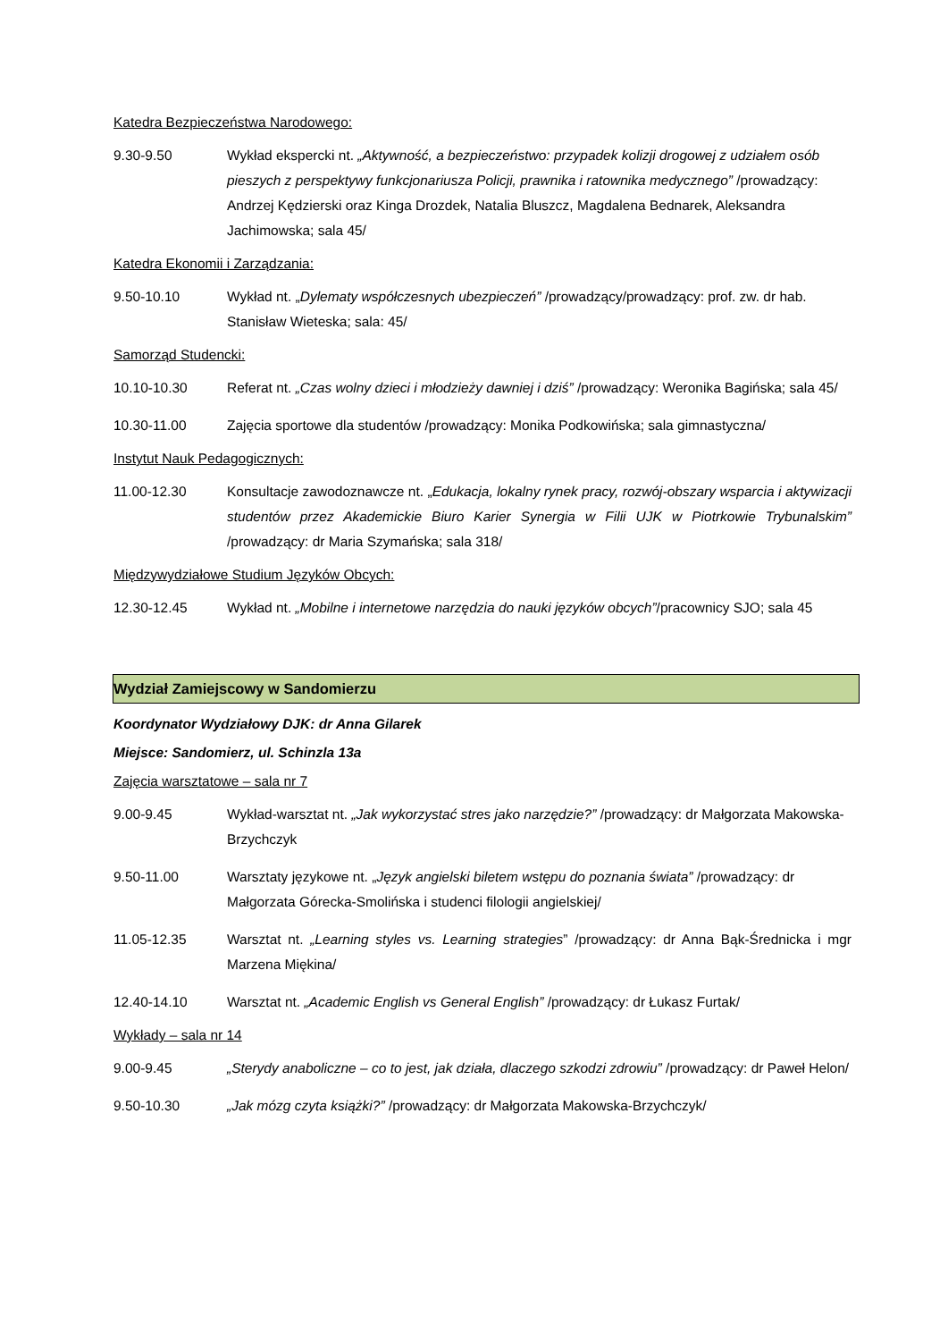Katedra Bezpieczeństwa Narodowego:
9.30-9.50 Wykład ekspercki nt. „Aktywność, a bezpieczeństwo: przypadek kolizji drogowej z udziałem osób pieszych z perspektywy funkcjonariusza Policji, prawnika i ratownika medycznego” /prowadzący: Andrzej Kędzierski oraz Kinga Drozdek, Natalia Bluszcz, Magdalena Bednarek, Aleksandra Jachimowska; sala 45/
Katedra Ekonomii i Zarządzania:
9.50-10.10 Wykład nt. „Dylematy współczesnych ubezpieczeń” /prowadzący/prowadzący: prof. zw. dr hab. Stanisław Wieteska; sala: 45/
Samorząd Studencki:
10.10-10.30 Referat nt. „Czas wolny dzieci i młodzieży dawniej i dziś” /prowadzący: Weronika Bagińska; sala 45/
10.30-11.00 Zajęcia sportowe dla studentów /prowadzący: Monika Podkowińska; sala gimnastyczna/
Instytut Nauk Pedagogicznych:
11.00-12.30 Konsultacje zawodoznawcze nt. „Edukacja, lokalny rynek pracy, rozwój-obszary wsparcia i aktywizacji studentów przez Akademickie Biuro Karier Synergia w Filii UJK w Piotrkowie Trybunalskim” /prowadzący: dr Maria Szymańska; sala 318/
Międzywydziałowe Studium Języków Obcych:
12.30-12.45 Wykład nt. „Mobilne i internetowe narzędzia do nauki języków obcych”/pracownicy SJO; sala 45
Wydział Zamiejscowy w Sandomierzu
Koordynator Wydziałowy DJK: dr Anna Gilarek
Miejsce: Sandomierz, ul. Schinzla 13a
Zajęcia warsztatowe – sala nr 7
9.00-9.45 Wykład-warsztat nt. „Jak wykorzystać stres jako narzędzie?” /prowadzący: dr Małgorzata Makowska-Brzychczyk
9.50-11.00 Warsztaty językowe nt. „Język angielski biletem wstępu do poznania świata” /prowadzący: dr Małgorzata Górecka-Smolińska i studenci filologii angielskiej/
11.05-12.35 Warsztat nt. „Learning styles vs. Learning strategies” /prowadzący: dr Anna Bąk-Średnicka i mgr Marzena Miękina/
12.40-14.10 Warsztat nt. „Academic English vs General English” /prowadzący: dr Łukasz Furtak/
Wykłady – sala nr 14
9.00-9.45 „Sterydy anaboliczne – co to jest, jak działa, dlaczego szkodzi zdrowiu” /prowadzący: dr Paweł Helon/
9.50-10.30 „Jak mózg czyta książki?” /prowadzący: dr Małgorzata Makowska-Brzychczyk/